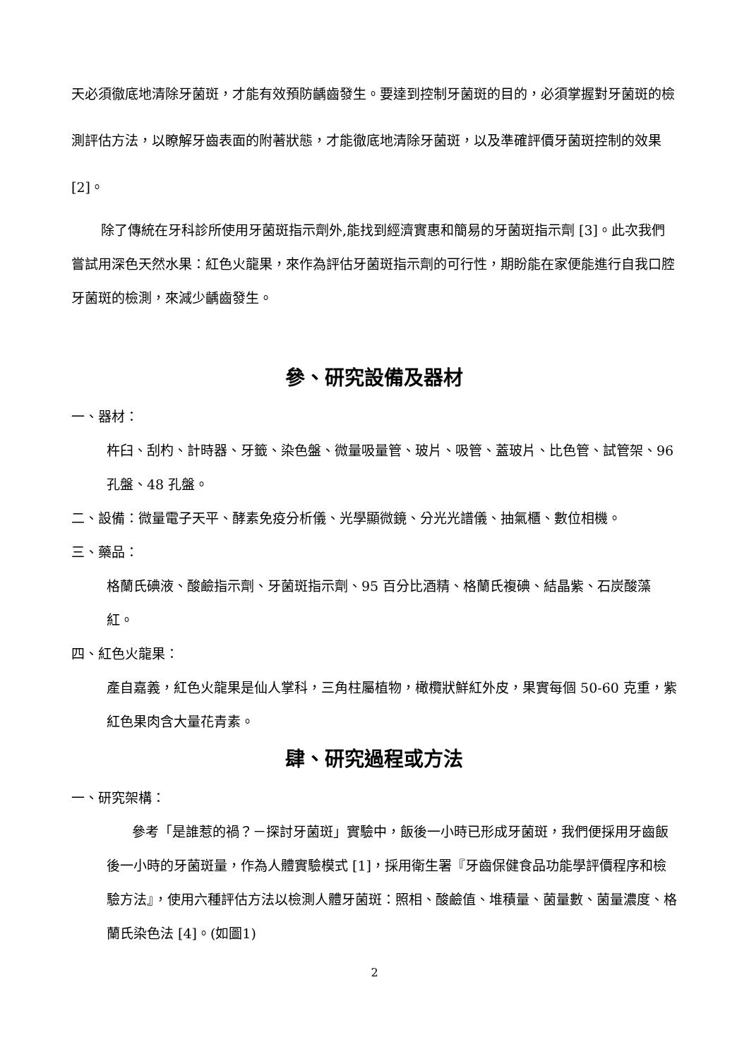天必須徹底地清除牙菌斑，才能有效預防齲齒發生。要達到控制牙菌斑的目的，必須掌握對牙菌斑的檢測評估方法，以瞭解牙齒表面的附著狀態，才能徹底地清除牙菌斑，以及準確評價牙菌斑控制的效果 [2]。
除了傳統在牙科診所使用牙菌斑指示劑外,能找到經濟實惠和簡易的牙菌斑指示劑 [3]。此次我們嘗試用深色天然水果：紅色火龍果，來作為評估牙菌斑指示劑的可行性，期盼能在家便能進行自我口腔牙菌斑的檢測，來減少齲齒發生。
參、研究設備及器材
一、器材：
杵臼、刮杓、計時器、牙籤、染色盤、微量吸量管、玻片、吸管、蓋玻片、比色管、試管架、96 孔盤、48 孔盤。
二、設備：微量電子天平、酵素免疫分析儀、光學顯微鏡、分光光譜儀、抽氣櫃、數位相機。
三、藥品：
格蘭氏碘液、酸鹼指示劑、牙菌斑指示劑、95 百分比酒精、格蘭氏複碘、結晶紫、石炭酸藻紅。
四、紅色火龍果：
產自嘉義，紅色火龍果是仙人掌科，三角柱屬植物，橄欖狀鮮紅外皮，果實每個 50-60 克重，紫紅色果肉含大量花青素。
肆、研究過程或方法
一、研究架構：
參考「是誰惹的禍？－探討牙菌斑」實驗中，飯後一小時已形成牙菌斑，我們便採用牙齒飯後一小時的牙菌斑量，作為人體實驗模式 [1]，採用衛生署『牙齒保健食品功能學評價程序和檢驗方法』，使用六種評估方法以檢測人體牙菌斑：照相、酸鹼值、堆積量、菌量數、菌量濃度、格蘭氏染色法 [4]。(如圖1)
2